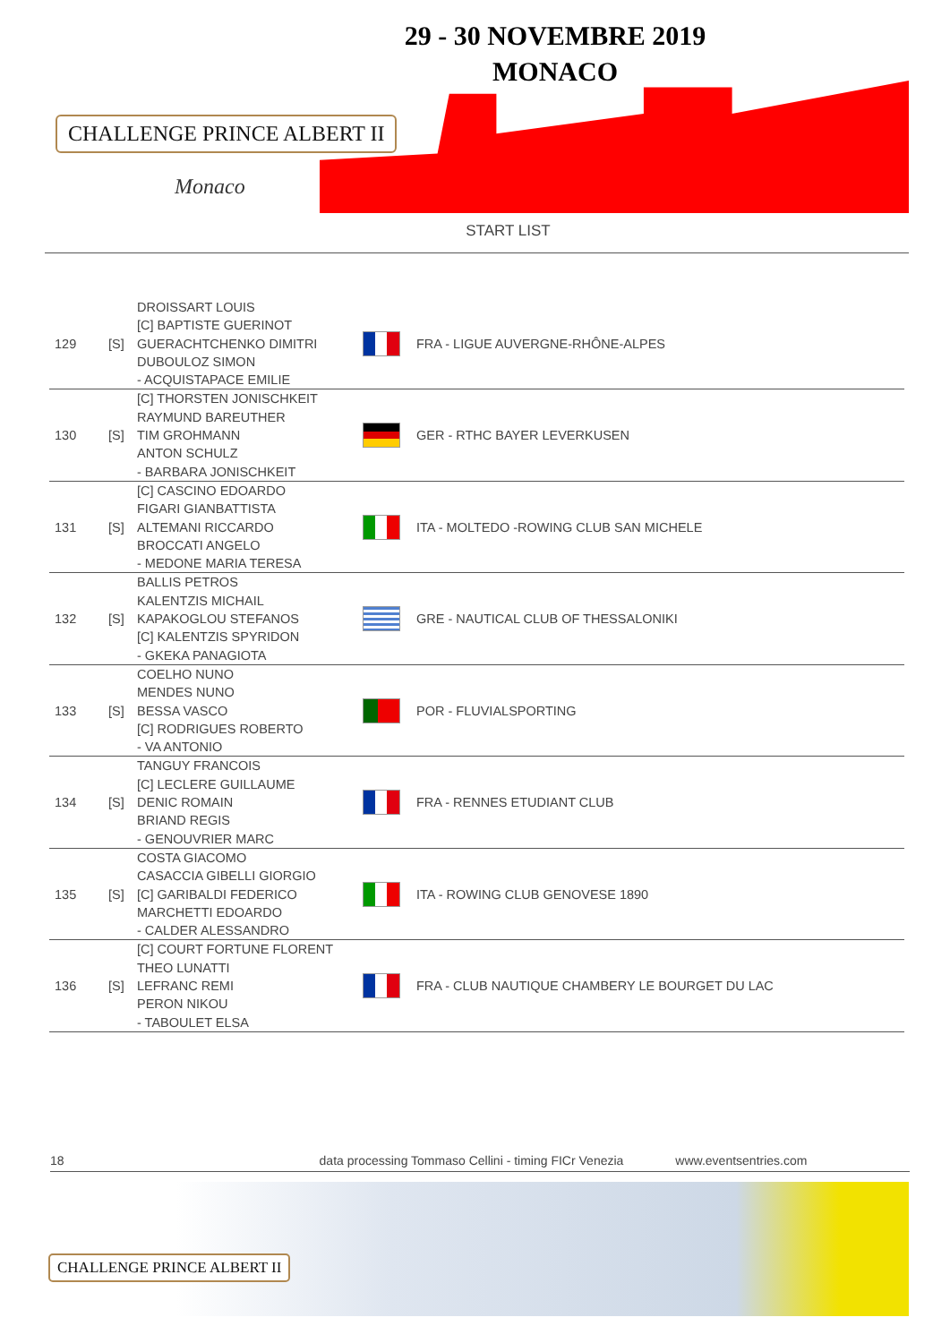CHALLENGE PRINCE ALBERT II
Monaco
29 - 30 NOVEMBRE 2019
MONACO
START LIST
| 129 | [S] | DROISSART LOUIS [C] BAPTISTE GUERINOT GUERACHTCHENKO DIMITRI DUBOULOZ SIMON - ACQUISTAPACE EMILIE | | FRA - LIGUE AUVERGNE-RHÔNE-ALPES |
| 130 | [S] | [C] THORSTEN JONISCHKEIT RAYMUND BAREUTHER TIM GROHMANN ANTON SCHULZ - BARBARA JONISCHKEIT | | GER - RTHC BAYER LEVERKUSEN |
| 131 | [S] | [C] CASCINO EDOARDO FIGARI GIANBATTISTA ALTEMANI RICCARDO BROCCATI ANGELO - MEDONE MARIA TERESA | | ITA - MOLTEDO -ROWING CLUB SAN MICHELE |
| 132 | [S] | BALLIS PETROS KALENTZIS MICHAIL KAPAKOGLOU STEFANOS [C] KALENTZIS SPYRIDON - GKEKA PANAGIOTA | | GRE - NAUTICAL CLUB OF THESSALONIKI |
| 133 | [S] | COELHO NUNO MENDES NUNO BESSA VASCO [C] RODRIGUES ROBERTO - VA ANTONIO | | POR - FLUVIALSPORTING |
| 134 | [S] | TANGUY FRANCOIS [C] LECLERE GUILLAUME DENIC ROMAIN BRIAND REGIS - GENOUVRIER MARC | | FRA - RENNES ETUDIANT CLUB |
| 135 | [S] | COSTA GIACOMO CASACCIA GIBELLI GIORGIO [C] GARIBALDI FEDERICO MARCHETTI EDOARDO - CALDER ALESSANDRO | | ITA - ROWING CLUB GENOVESE 1890 |
| 136 | [S] | [C] COURT FORTUNE FLORENT THEO LUNATTI LEFRANC REMI PERON NIKOU - TABOULET ELSA | | FRA - CLUB NAUTIQUE CHAMBERY LE BOURGET DU LAC |
18 data processing Tommaso Cellini - timing FICr Venezia www.eventsentries.com
CHALLENGE PRINCE ALBERT II